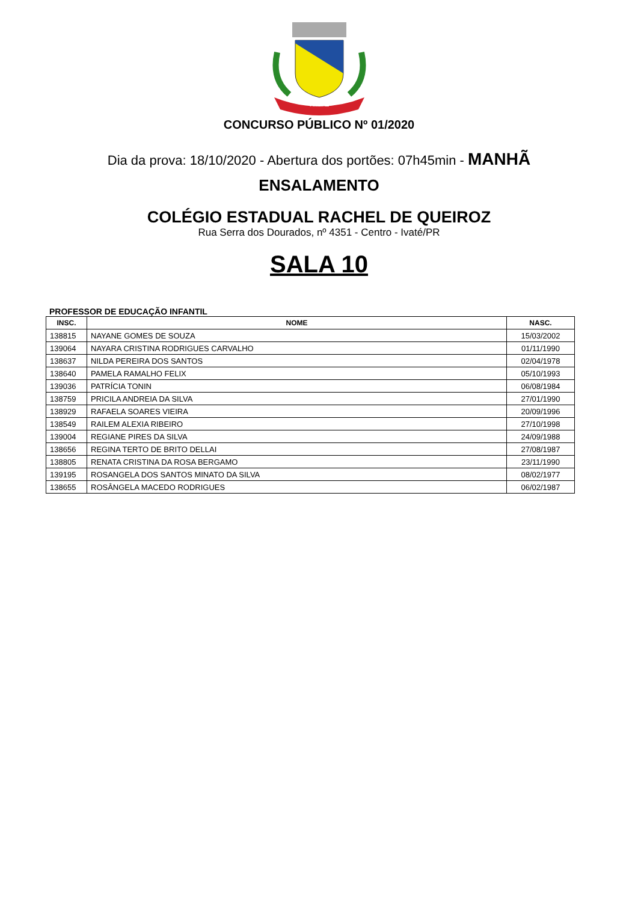IVATÉ
CONCURSO PÚBLICO Nº 01/2020
Dia da prova: 18/10/2020 - Abertura dos portões: 07h45min - MANHÃ
ENSALAMENTO
COLÉGIO ESTADUAL RACHEL DE QUEIROZ
Rua Serra dos Dourados, nº 4351 - Centro - Ivaté/PR
SALA 10
PROFESSOR DE EDUCAÇÃO INFANTIL
| INSC. | NOME | NASC. |
| --- | --- | --- |
| 138815 | NAYANE GOMES DE SOUZA | 15/03/2002 |
| 139064 | NAYARA CRISTINA RODRIGUES CARVALHO | 01/11/1990 |
| 138637 | NILDA PEREIRA DOS SANTOS | 02/04/1978 |
| 138640 | PAMELA RAMALHO FELIX | 05/10/1993 |
| 139036 | PATRÍCIA TONIN | 06/08/1984 |
| 138759 | PRICILA ANDREIA DA SILVA | 27/01/1990 |
| 138929 | RAFAELA SOARES VIEIRA | 20/09/1996 |
| 138549 | RAILEM ALEXIA RIBEIRO | 27/10/1998 |
| 139004 | REGIANE PIRES DA SILVA | 24/09/1988 |
| 138656 | REGINA TERTO DE BRITO DELLAI | 27/08/1987 |
| 138805 | RENATA CRISTINA DA ROSA BERGAMO | 23/11/1990 |
| 139195 | ROSANGELA DOS SANTOS MINATO DA SILVA | 08/02/1977 |
| 138655 | ROSÂNGELA MACEDO RODRIGUES | 06/02/1987 |